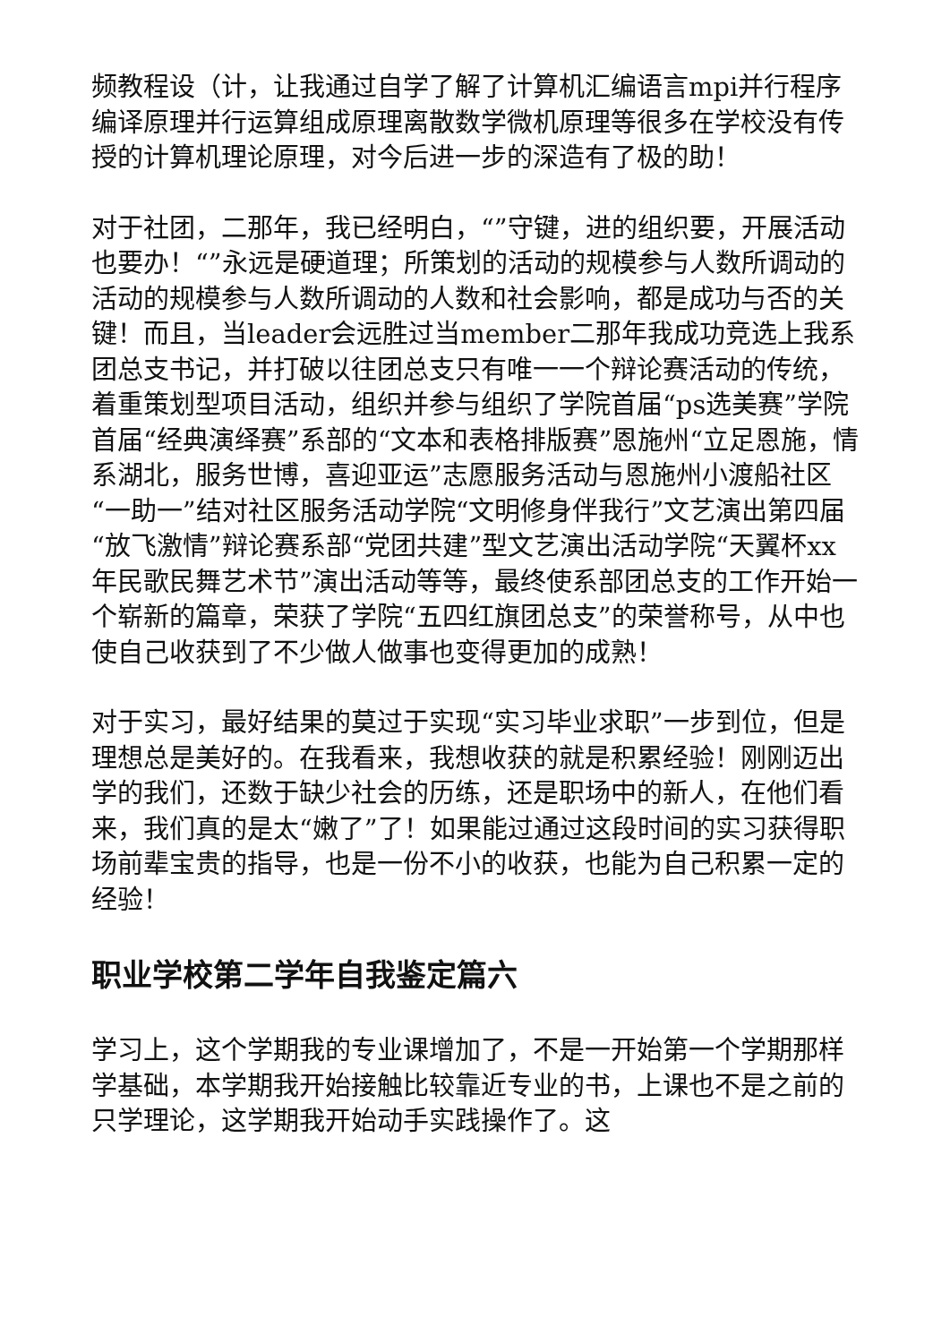频教程设（计，让我通过自学了解了计算机汇编语言mpi并行程序编译原理并行运算组成原理离散数学微机原理等很多在学校没有传授的计算机理论原理，对今后进一步的深造有了极的助！
对于社团，二那年，我已经明白，“”守键，进的组织要，开展活动也要办！“”永远是硬道理；所策划的活动的规模参与人数所调动的活动的规模参与人数所调动的人数和社会影响，都是成功与否的关键！而且，当leader会远胜过当member二那年我成功竞选上我系团总支书记，并打破以往团总支只有唯一一个辩论赛活动的传统，着重策划型项目活动，组织并参与组织了学院首届“ps选美赛”学院首届“经典演绎赛”系部的“文本和表格排版赛”恩施州“立足恩施，情系湖北，服务世博，喜迎亚运”志愿服务活动与恩施州小渡船社区“一助一”结对社区服务活动学院“文明修身伴我行”文艺演出第四届“放飞激情”辩论赛系部“党团共建”型文艺演出活动学院“天翼杯xx年民歌民舞艺术节”演出活动等等，最终使系部团总支的工作开始一个崭新的篇章，荣获了学院“五四红旗团总支”的荣誉称号，从中也使自己收获到了不少做人做事也变得更加的成熟！
对于实习，最好结果的莫过于实现“实习毕业求职”一步到位，但是理想总是美好的。在我看来，我想收获的就是积累经验！刚刚迈出学的我们，还数于缺少社会的历练，还是职场中的新人，在他们看来，我们真的是太“嫩了”了！如果能过通过这段时间的实习获得职场前辈宝贵的指导，也是一份不小的收获，也能为自己积累一定的经验！
职业学校第二学年自我鉴定篇六
学习上，这个学期我的专业课增加了，不是一开始第一个学期那样学基础，本学期我开始接触比较靠近专业的书，上课也不是之前的只学理论，这学期我开始动手实践操作了。这